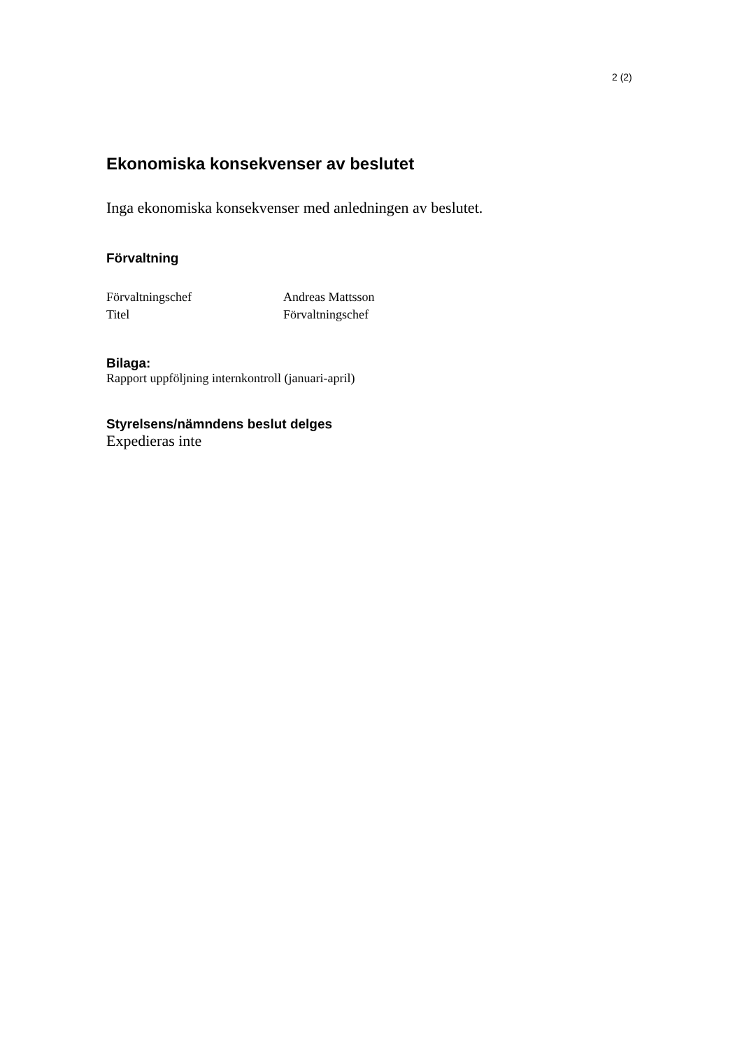2 (2)
Ekonomiska konsekvenser av beslutet
Inga ekonomiska konsekvenser med anledningen av beslutet.
Förvaltning
| Förvaltningschef | Andreas Mattsson |
| Titel | Förvaltningschef |
Bilaga:
Rapport uppföljning internkontroll (januari-april)
Styrelsens/nämndens beslut delges
Expedieras inte